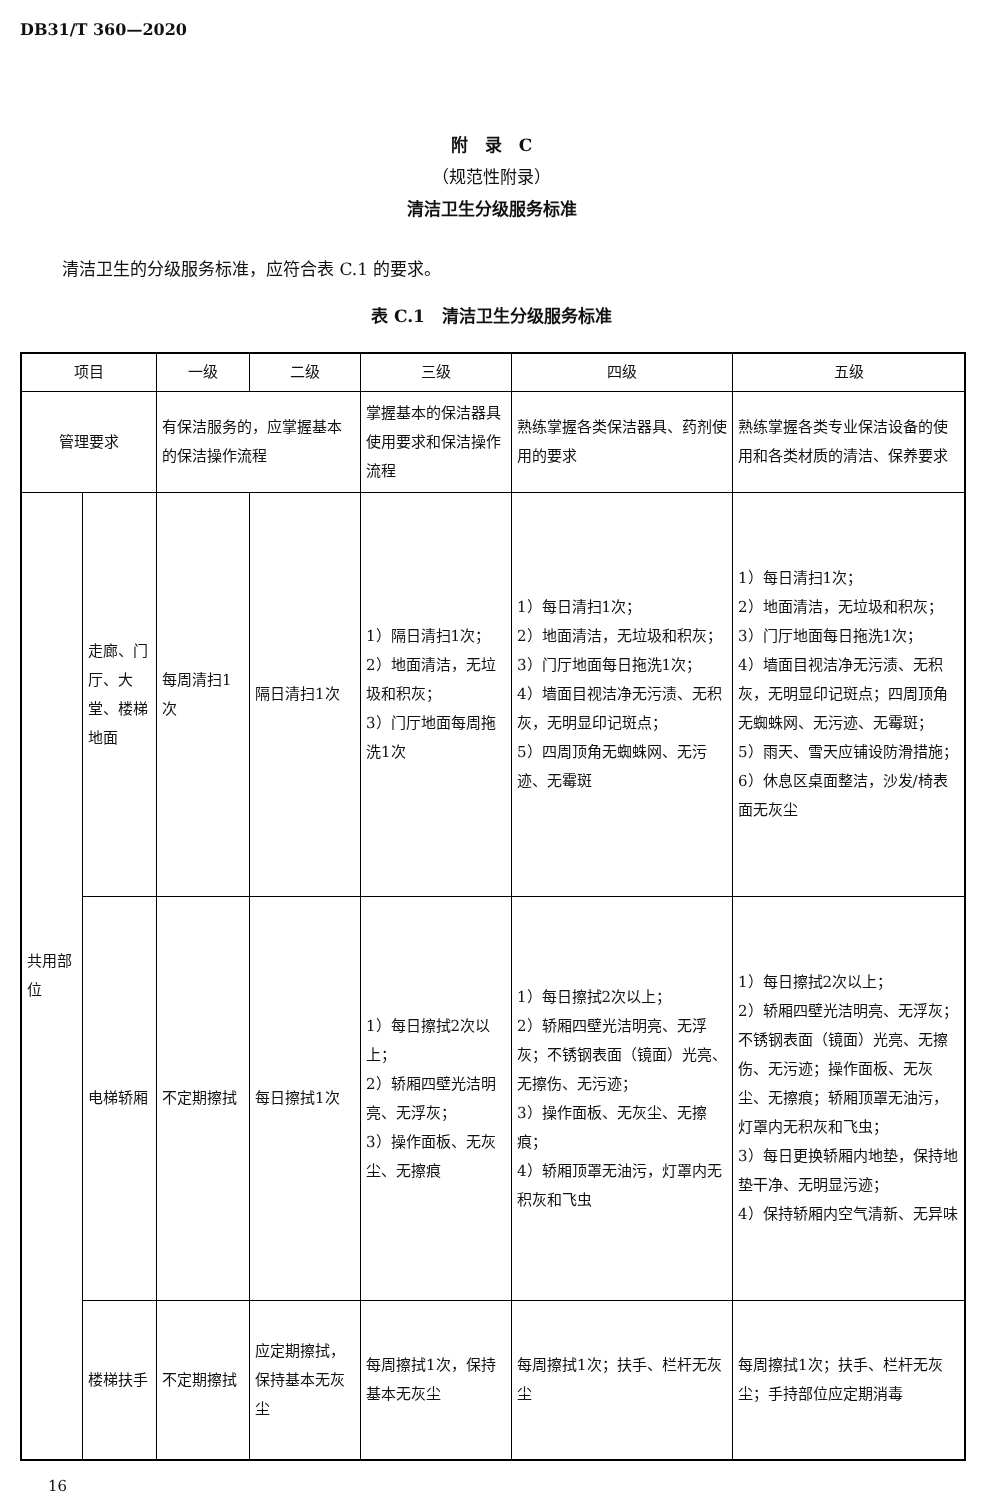DB31/T 360—2020
附　录　C
（规范性附录）
清洁卫生分级服务标准
清洁卫生的分级服务标准，应符合表 C.1 的要求。
表 C.1　清洁卫生分级服务标准
| 项目 | | 一级 | 二级 | 三级 | 四级 | 五级 |
| --- | --- | --- | --- | --- | --- | --- |
| 管理要求 | | 有保洁服务的，应掌握基本的保洁操作流程 | | 掌握基本的保洁器具使用要求和保洁操作流程 | 熟练掌握各类保洁器具、药剂使用的要求 | 熟练掌握各类专业保洁设备的使用和各类材质的清洁、保养要求 |
| 共用部位 | 走廊、门厅、大堂、楼梯地面 | 每周清扫1次 | 隔日清扫1次 | 1）隔日清扫1次； 2）地面清洁，无垃圾和积灰； 3）门厅地面每周拖洗1次 | 1）每日清扫1次； 2）地面清洁，无垃圾和积灰； 3）门厅地面每日拖洗1次； 4）墙面目视洁净无污渍、无积灰，无明显印记斑点； 5）四周顶角无蜘蛛网、无污迹、无霉斑 | 1）每日清扫1次； 2）地面清洁，无垃圾和积灰； 3）门厅地面每日拖洗1次； 4）墙面目视洁净无污渍、无积灰，无明显印记斑点；四周顶角无蜘蛛网、无污迹、无霉斑； 5）雨天、雪天应铺设防滑措施； 6）休息区桌面整洁，沙发/椅表面无灰尘 |
| | 电梯轿厢 | 不定期擦拭 | 每日擦拭1次 | 1）每日擦拭2次以上； 2）轿厢四壁光洁明亮、无浮灰； 3）操作面板、无灰尘、无擦痕 | 1）每日擦拭2次以上； 2）轿厢四壁光洁明亮、无浮灰；不锈钢表面（镜面）光亮、无擦伤、无污迹； 3）操作面板、无灰尘、无擦痕； 4）轿厢顶罩无油污，灯罩内无积灰和飞虫 | 1）每日擦拭2次以上； 2）轿厢四壁光洁明亮、无浮灰；不锈钢表面（镜面）光亮、无擦伤、无污迹；操作面板、无灰尘、无擦痕；轿厢顶罩无油污，灯罩内无积灰和飞虫； 3）每日更换轿厢内地垫，保持地垫干净、无明显污迹； 4）保持轿厢内空气清新、无异味 |
| | 楼梯扶手 | 不定期擦拭 | 应定期擦拭，保持基本无灰尘 | 每周擦拭1次，保持基本无灰尘 | 每周擦拭1次；扶手、栏杆无灰尘 | 每周擦拭1次；扶手、栏杆无灰尘；手持部位应定期消毒 |
16